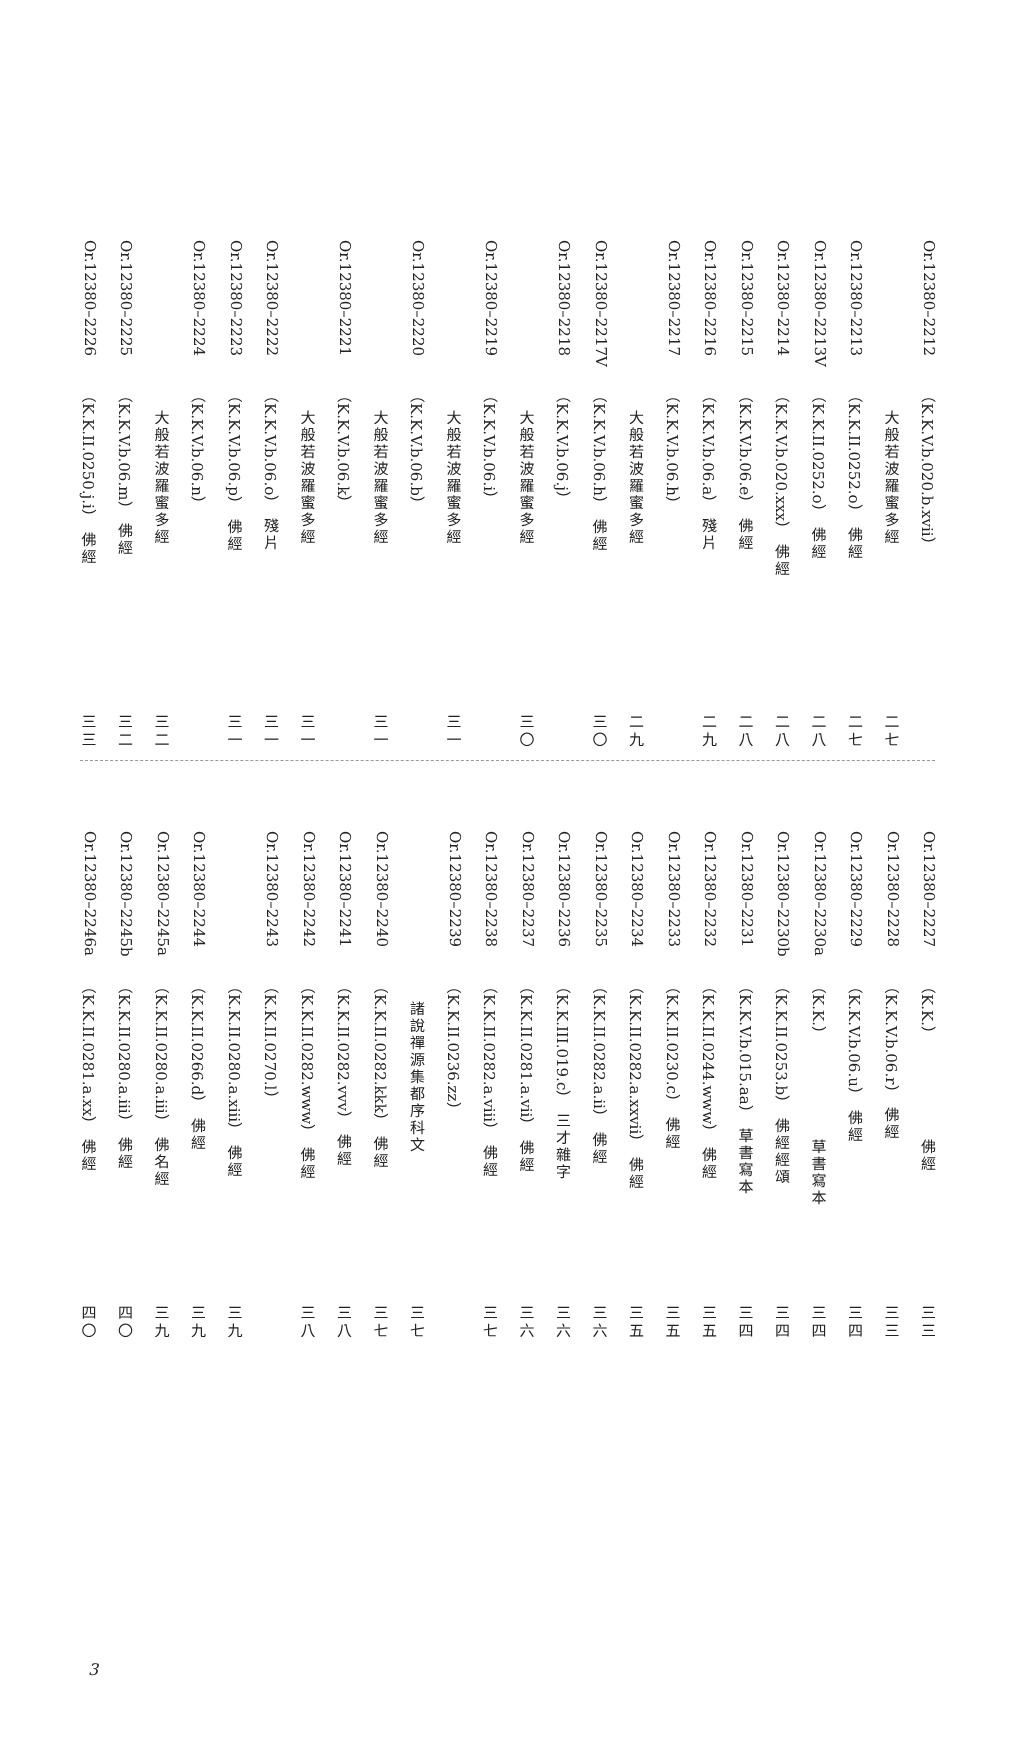Or.12380–2212 （K.K.V.b.020.b.xvii）
大般若波羅蜜多經 二七
Or.12380–2213 （K.K.II.0252.o） 佛經 二七
Or.12380–2213V （K.K.II.0252.o） 佛經 二八
Or.12380–2214 （K.K.V.b.020.xxx） 佛經 二八
Or.12380–2215 （K.K.V.b.06.e） 佛經 二八
Or.12380–2216 （K.K.V.b.06.a） 殘片 二九
Or.12380–2217 （K.K.V.b.06.h）
大般若波羅蜜多經 二九
Or.12380–2217V （K.K.V.b.06.h） 佛經 三〇
Or.12380–2218 （K.K.V.b.06.j）
大般若波羅蜜多經 三〇
Or.12380–2219 （K.K.V.b.06.i）
大般若波羅蜜多經 三一
Or.12380–2220 （K.K.V.b.06.b）
大般若波羅蜜多經 三一
Or.12380–2221 （K.K.V.b.06.k）
大般若波羅蜜多經 三一
Or.12380–2222 （K.K.V.b.06.o） 殘片 三一
Or.12380–2223 （K.K.V.b.06.p） 佛經 三一
Or.12380–2224 （K.K.V.b.06.n）
大般若波羅蜜多經 三二
Or.12380–2225 （K.K.V.b.06.m） 佛經 三二
Or.12380–2226 （K.K.II.0250.j.i） 佛經 三三
Or.12380–2227 （K.K.） 佛經 三三
Or.12380–2228 （K.K.V.b.06.r） 佛經 三三
Or.12380–2229 （K.K.V.b.06.u） 佛經 三四
Or.12380–2230a （K.K.） 草書寫本 三四
Or.12380–2230b （K.K.II.0253.b） 佛經經頌 三四
Or.12380–2231 （K.K.V.b.015.aa） 草書寫本 三四
Or.12380–2232 （K.K.II.0244.www） 佛經 三五
Or.12380–2233 （K.K.II.0230.c） 佛經 三五
Or.12380–2234 （K.K.II.0282.a.xxvii） 佛經 三五
Or.12380–2235 （K.K.II.0282.a.ii） 佛經 三六
Or.12380–2236 （K.K.III.019.c） 三才雜字 三六
Or.12380–2237 （K.K.II.0281.a.vii） 佛經 三六
Or.12380–2238 （K.K.II.0282.a.viii） 佛經 三七
Or.12380–2239 （K.K.II.0236.zz）
諸說禪源集都序科文 三七
Or.12380–2240 （K.K.II.0282.kkk） 佛經 三七
Or.12380–2241 （K.K.II.0282.vvv） 佛經 三八
Or.12380–2242 （K.K.II.0282.www） 佛經 三八
Or.12380–2243 （K.K.II.0270.l）
（K.K.II.0280.a.xiii） 佛經 三九
Or.12380–2244 （K.K.II.0266.d） 佛經 三九
Or.12380–2245a （K.K.II.0280.a.iii） 佛名經 三九
Or.12380–2245b （K.K.II.0280.a.iii） 佛經 四〇
Or.12380–2246a （K.K.II.0281.a.xx） 佛經 四〇
3